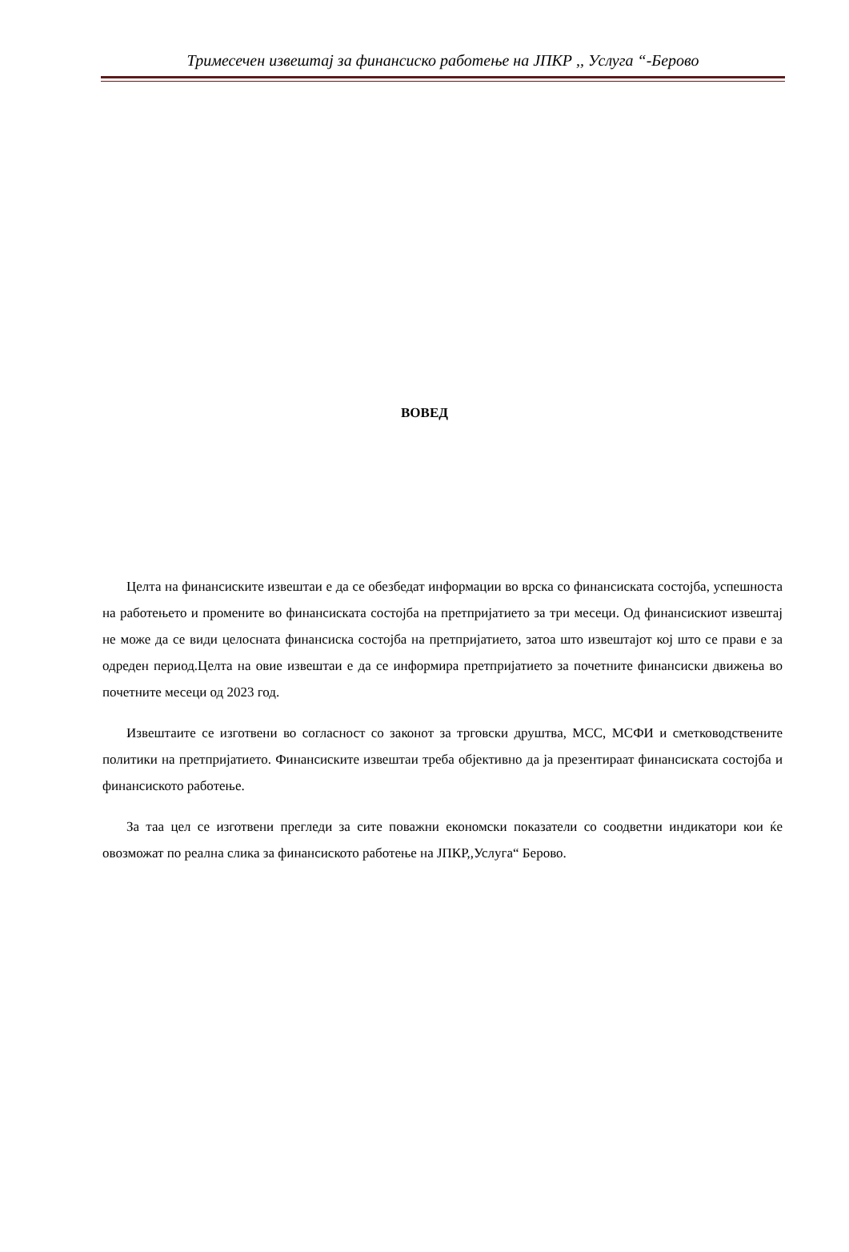Тримесечен извештај за финансиско работење на ЈПКР ,, Услуга “-Берово
ВОВЕД
Целта на финансиските извештаи е да се обезбедат информации во врска со финансиската состојба, успешноста на работењето и промените во финансиската состојба на претпријатието за три месеци. Од финансискиот извештај не може да се види целосната финансиска состојба на претпријатието, затоа што извештајот кој што се прави е за одреден период.Целта на овие извештаи е да се информира претпријатието за почетните финансиски движења во почетните месеци од 2023 год.
Извештаите се изготвени во согласност со законот за трговски друштва, МСС, МСФИ и сметководствените политики на претпријатието. Финансиските извештаи треба објективно да ја презентираат финансиската состојба и финансиското работење.
За таа цел се изготвени прегледи за сите поважни економски показатели со соодветни индикатори кои ќе овозможат по реална слика за финансиското работење на ЈПКР,,Услуга“ Берово.